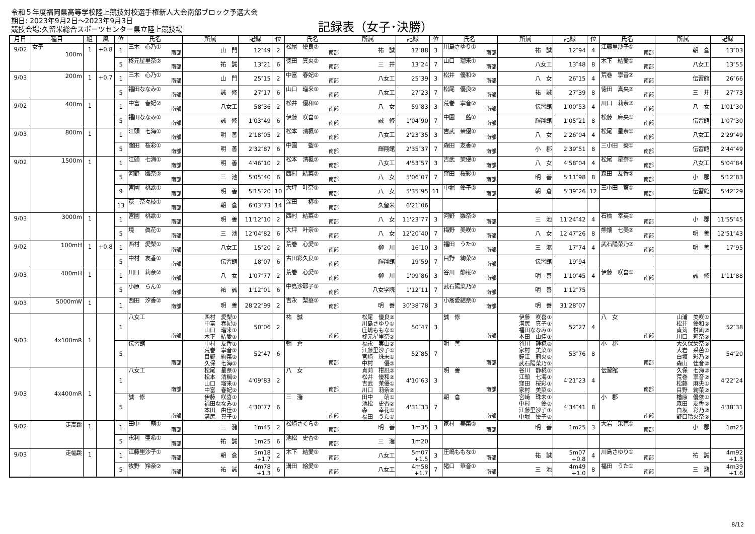令和５年度福岡県高等学校陸上競技対校選手権新人大会南部ブロック予選大会
期日: 2023年9月2日～2023年9月3日
競技会場:久留米総合スポーツセンター県立陸上競技場
記録表（女子･決勝）
| 月日 | 種目 | 組 | 風 | 位 | 氏名 | 所属 | 記録 | 位 | 氏名 | 所属 | 記録 | 位 | 氏名 | 所属 | 記録 | 位 | 氏名 | 所属 | 記録 |
| --- | --- | --- | --- | --- | --- | --- | --- | --- | --- | --- | --- | --- | --- | --- | --- | --- | --- | --- | --- |
| 9/02 | 女子 100m | 1 | +0.8 | 1 | 三木 心乃① 南部 | 山 門 | 12″49 | 2 | 松尾 優良② 南部 | 祐 誠 | 12″88 | 3 | 川島さゆり① 南部 | 祐 誠 | 12″94 | 4 | 江藤里沙子① 南部 | 朝 倉 | 13″03 |
| | | | | 5 | 柊元星里奈② 南部 | 祐 誠 | 13″21 | 6 | 徳田 真央② 南部 | 三 井 | 13″24 | 7 | 山口 瑠来① 南部 | 八女工 | 13″48 | 8 | 木下 結愛① 南部 | 八女工 | 13″55 |
| 9/03 | 200m | 1 | +0.7 | 1 | 三木 心乃① 南部 | 山 門 | 25″15 | 2 | 中富 春妃② 南部 | 八女工 | 25″39 | 3 | 松井 優和② 南部 | 八 女 | 26″15 | 4 | 荒巻 寧音② 南部 | 伝習館 | 26″66 |
| | | | | 5 | 福田ななみ① 南部 | 誠 修 | 27″17 | 6 | 山口 瑠来① 南部 | 八女工 | 27″23 | 7 | 松尾 優良② 南部 | 祐 誠 | 27″39 | 8 | 徳田 真央② 南部 | 三 井 | 27″73 |
| 9/02 | 400m | 1 | | 1 | 中富 春妃② 南部 | 八女工 | 58″36 | 2 | 松井 優和② 南部 | 八 女 | 59″83 | 3 | 荒巻 寧音② 南部 | 伝習館 | 1'00″53 | 4 | 川口 莉奈② 南部 | 八 女 | 1'01″30 |
| | | | | 5 | 福田ななみ① 南部 | 誠 修 | 1'03″49 | 6 | 伊藤 咲喜① 南部 | 誠 修 | 1'04″90 | 7 | 中園 藍① 南部 | 輝翔館 | 1'05″21 | 8 | 松藤 麻央① 南部 | 伝習館 | 1'07″30 |
| 9/03 | 800m | 1 | | 1 | 江頭 七海① 南部 | 明 善 | 2'18″05 | 2 | 松本 清楓② 南部 | 八女工 | 2'23″35 | 3 | 吉武 茉優① 南部 | 八 女 | 2'26″04 | 4 | 松尾 星奈① 南部 | 八女工 | 2'29″49 |
| | | | | 5 | 窪田 桜彩① 南部 | 明 善 | 2'32″87 | 6 | 中園 藍① 南部 | 輝翔館 | 2'35″37 | 7 | 森田 友香② 南部 | 小 郡 | 2'39″51 | 8 | 三小田 葵① 南部 | 伝習館 | 2'44″49 |
| 9/02 | 1500m | 1 | | 1 | 江頭 七海① 南部 | 明 善 | 4'46″10 | 2 | 松本 清楓② 南部 | 八女工 | 4'53″57 | 3 | 吉武 茉優① 南部 | 八 女 | 4'58″04 | 4 | 松尾 星奈① 南部 | 八女工 | 5'04″84 |
| | | | | 5 | 河野 雛奈② 南部 | 三 池 | 5'05″40 | 6 | 西村 結菜② 南部 | 八 女 | 5'06″07 | 7 | 窪田 桜彩① 南部 | 明 善 | 5'11″98 | 8 | 森田 友香② 南部 | 小 郡 | 5'12″83 |
| | | | | 9 | 宮國 桃歌① 南部 | 明 善 | 5'15″20 | 10 | 大坪 叶奈① 南部 | 八 女 | 5'35″95 | 11 | 中堀 優子② 南部 | 朝 倉 | 5'39″26 | 12 | 三小田 葵① 南部 | 伝習館 | 5'42″29 |
| | | | | 13 | 荻 奈々枝① 南部 | 朝 倉 | 6'03″73 | 14 | 深田 椿① 南部 | 久留米 | 6'21″06 | | | | | | | | |
| 9/03 | 3000m | 1 | | 1 | 宮國 桃歌① 南部 | 明 善 | 11'12″10 | 2 | 西村 結菜② 南部 | 八 女 | 11'23″77 | 3 | 河野 雛奈② 南部 | 三 池 | 11'24″42 | 4 | 石橋 幸英① 南部 | 小 郡 | 11'55″45 |
| | | | | 5 | 境 眞花① 南部 | 三 池 | 12'04″82 | 6 | 大坪 叶奈① 南部 | 八 女 | 12'20″40 | 7 | 梅野 美咲① 南部 | 八 女 | 12'47″26 | 8 | 熊懐 七美② 南部 | 明 善 | 12'51″43 |
| 9/02 | 100mH | 1 | +0.8 | 1 | 西村 愛梨① 南部 | 八女工 | 15″20 | 2 | 荒巻 心愛① 南部 | 柳 川 | 16″10 | 3 | 福田 うた① 南部 | 三 潴 | 17″74 | 4 | 武石陽菜乃② 南部 | 明 善 | 17″95 |
| | | | | 5 | 中村 友香① 南部 | 伝習館 | 18″07 | 6 | 古田彩久良① 南部 | 輝翔館 | 19″59 | 7 | 目野 絢菜② 南部 | 伝習館 | 19″94 | | | | |
| 9/03 | 400mH | 1 | | 1 | 川口 莉奈② 南部 | 八 女 | 1'07″77 | 2 | 荒巻 心愛① 南部 | 柳 川 | 1'09″86 | 3 | 谷川 静椛② 南部 | 明 善 | 1'10″45 | 4 | 伊藤 咲喜① 南部 | 誠 修 | 1'11″88 |
| | | | | 5 | 小原 らん① 南部 | 祐 誠 | 1'12″01 | 6 | 中島沙耶子① 南部 | 八女学院 | 1'12″11 | 7 | 武石陽菜乃② 南部 | 明 善 | 1'12″75 | | | | |
| 9/03 | 5000mW | 1 | | 1 | 西田 汐香② 南部 | 明 善 | 28'22″99 | 2 | 吉永 梨華② 南部 | 明 善 | 30'38″78 | 3 | 小髙愛結奈① 南部 | 明 善 | 31'28″07 | | | | |
| 9/03 | 4x100mR | 1 | | 1 | 八女工 南部 | 西村 愛梨① 中富 春妃② 山口 瑠来① 木下 結愛① | 50″06 | 2 | 祐 誠 南部 | 松尾 優良② 川島さゆり① 庄嶋ももな① 柊元星里奈② | 50″47 | 3 | 誠 修 南部 | 伊藤 咲喜① 溝尻 真子① 福田ななみ① 本田 由佳① | 52″27 | 4 | 八 女 南部 | 山浦 美咲① 松井 優和② 貞苅 柑凪② 川口 莉奈② | 52″38 |
| | | | | 5 | 伝習館 南部 | 中村 友香① 荒巻 寧音② 目野 絢菜② 久保 七海② | 52″47 | 6 | 朝 倉 南部 | 福永 実由② 江藤里沙子① 宮﨑 珠未① 中村 優② | 52″85 | 7 | 明 善 南部 | 谷川 静椛② 家村 美菜② 鐘江 莉央② 武石陽菜乃② | 53″76 | 8 | 小 郡 南部 | 大久保栞奈② 大岩 采芭① 白坂 彩乃② 森山 佳音② | 54″20 |
| 9/03 | 4x400mR | 1 | | 1 | 八女工 南部 | 松尾 星奈① 松本 清楓② 山口 瑠来① 中富 春妃② | 4'09″83 | 2 | 八 女 南部 | 貞苅 柑凪② 松井 優和② 吉武 茉優① 川口 莉奈② | 4'10″63 | 3 | 明 善 南部 | 谷川 静椛② 江頭 七海① 窪田 桜彩① 家村 美菜② | 4'21″23 | 4 | 伝習館 南部 | 久保 七海② 荒巻 寧音② 松藤 麻央① 目野 絢菜② | 4'22″24 |
| | | | | 5 | 誠 修 南部 | 伊藤 咲喜① 福田ななみ① 本田 由佳① 溝尻 真子① | 4'30″77 | 6 | 三 潴 南部 | 田中 萌① 池松 史杏② 森 幸花① 福田 うた① | 4'31″33 | 7 | 朝 倉 南部 | 宮﨑 珠未① 中村 優② 江藤里沙子① 中堀 優子② | 4'34″41 | 8 | 小 郡 南部 | 楢原 優依① 森田 友香② 白坂 彩乃② 野口玲央奈② | 4'38″31 |
| 9/02 | 走高跳 | 1 | | 1 | 田中 萌① 南部 | 三 潴 | 1m45 | 2 | 松﨑さくら② 南部 | 明 善 | 1m35 | 3 | 家村 美菜② 南部 | 明 善 | 1m25 | 3 | 大岩 采芭① 南部 | 小 郡 | 1m25 |
| | | | | 5 | 永利 亜希① 南部 | 祐 誠 | 1m25 | 6 | 池松 史杏② 南部 | 三 潴 | 1m20 | | | | | | | | |
| 9/03 | 走幅跳 | 1 | | 1 | 江藤里沙子① 南部 | 朝 倉 | 5m18 +1.7 | 2 | 木下 結愛① 南部 | 八女工 | 5m07 +1.5 | 3 | 庄嶋ももな① 南部 | 祐 誠 | 5m07 +0.8 | 4 | 川島さゆり① 南部 | 祐 誠 | 4m92 +1.3 |
| | | | | 5 | 牧野 羚奈② 南部 | 祐 誠 | 4m78 +1.3 | 6 | 溝田 絵愛① 南部 | 八女工 | 4m58 +1.7 | 7 | 猪口 華音① 南部 | 三 池 | 4m49 +1.0 | 8 | 福田 うた① 南部 | 三 潴 | 4m39 +1.6 |
8/12